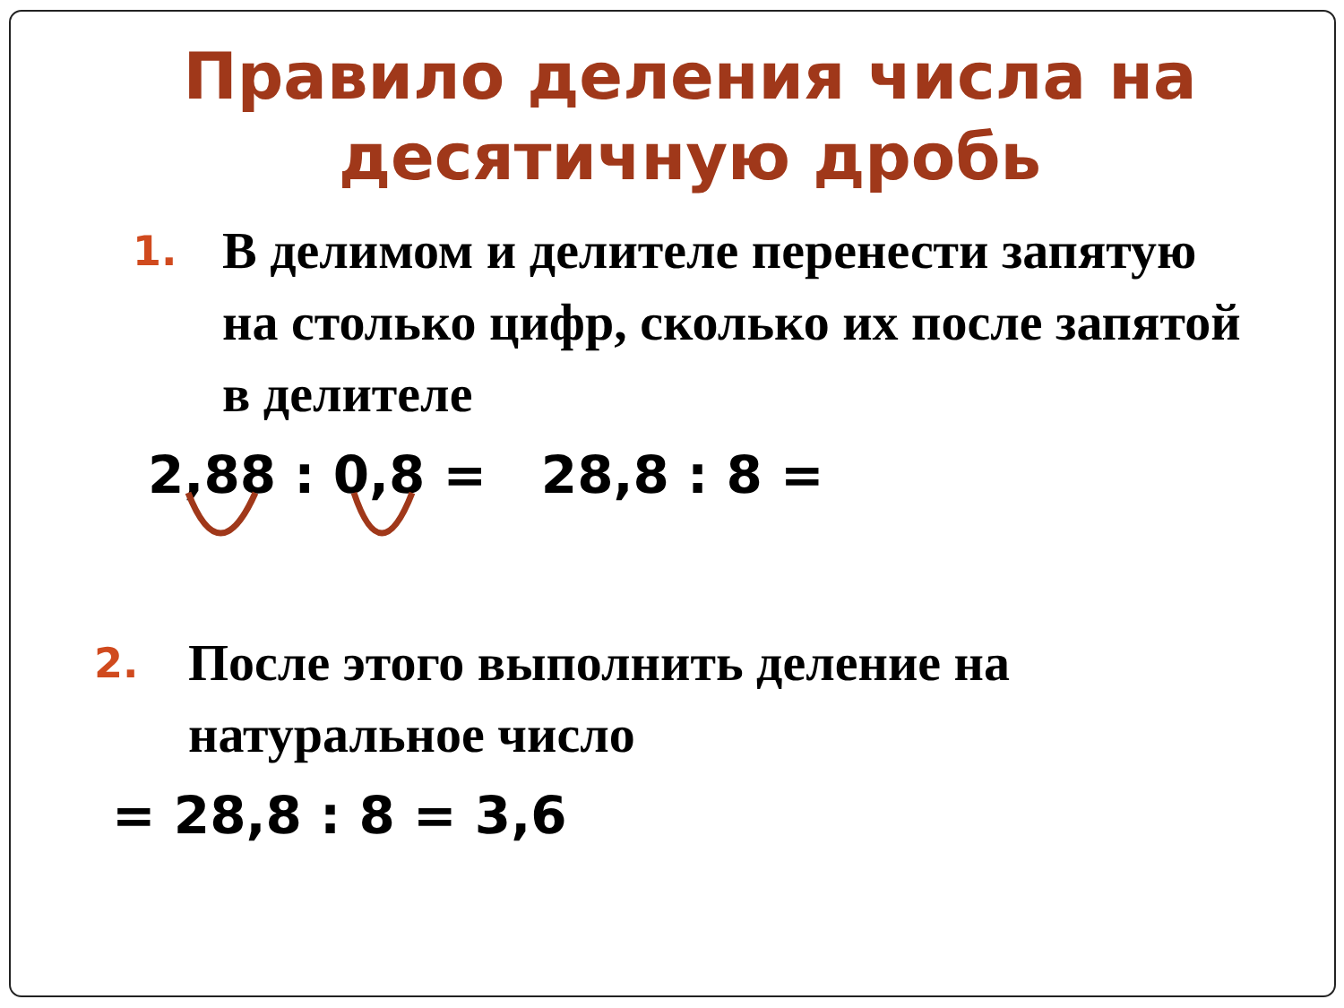Правило деления числа на
десятичную дробь
1. В делимом и делителе перенести запятую на столько цифр, сколько их после запятой в делителе
2,88 : 0,8 = 28,8 : 8 =
2. После этого выполнить деление на натуральное число
= 28,8 : 8 = 3,6